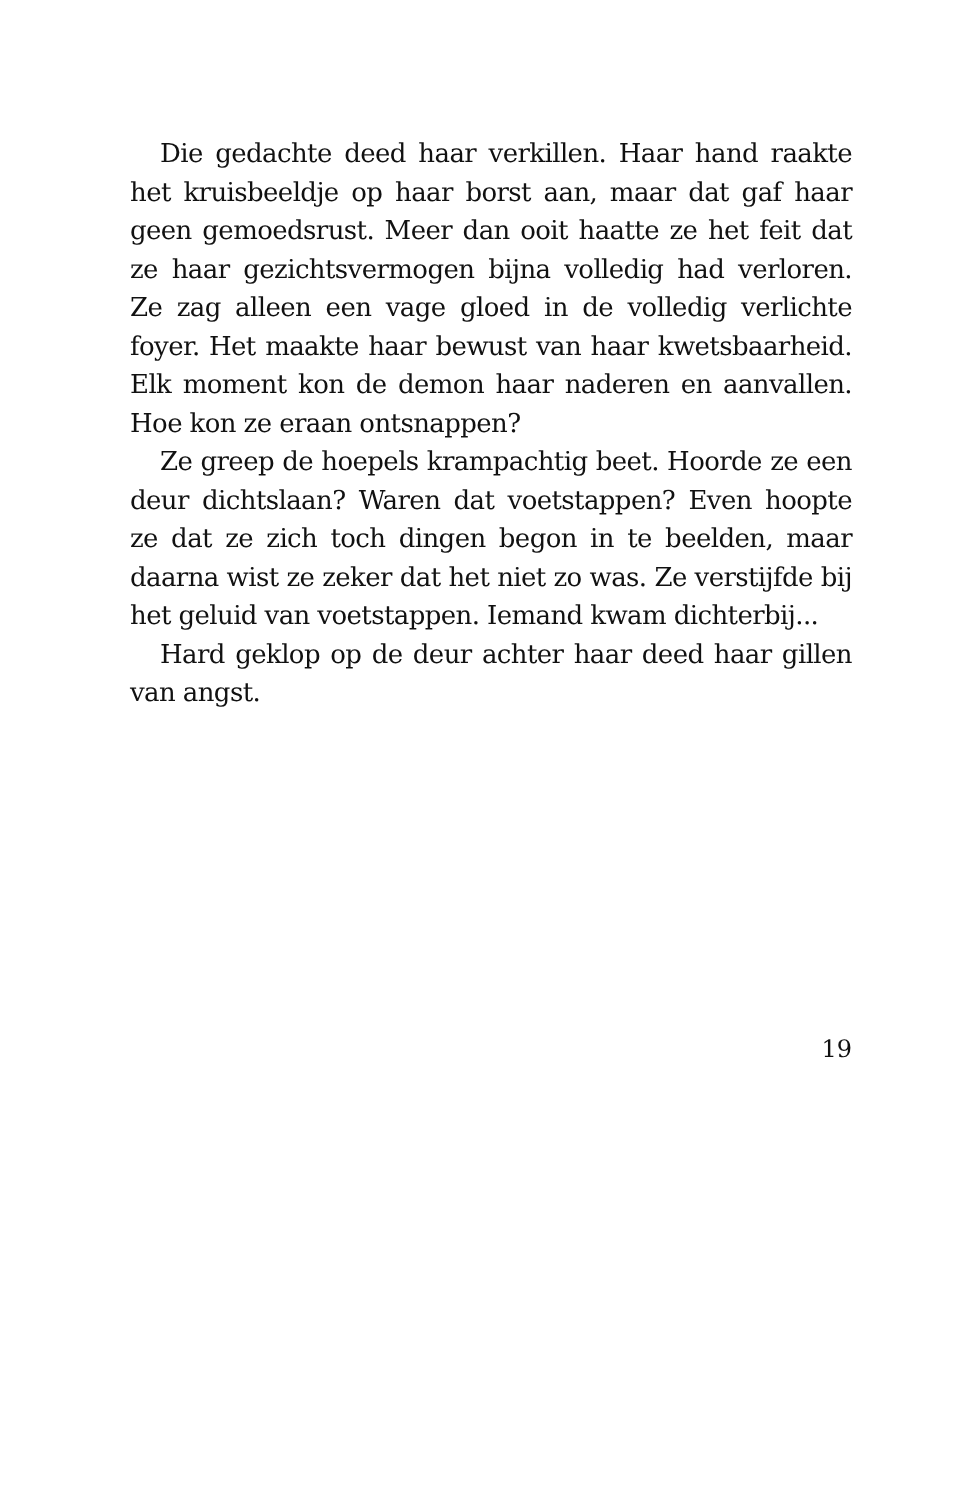Die gedachte deed haar verkillen. Haar hand raakte het kruisbeeldje op haar borst aan, maar dat gaf haar geen gemoedsrust. Meer dan ooit haatte ze het feit dat ze haar gezichtsvermogen bijna volledig had verloren. Ze zag alleen een vage gloed in de volledig verlichte foyer. Het maakte haar bewust van haar kwetsbaarheid. Elk moment kon de demon haar naderen en aanvallen. Hoe kon ze eraan ontsnappen?
Ze greep de hoepels krampachtig beet. Hoorde ze een deur dichtslaan? Waren dat voetstappen? Even hoopte ze dat ze zich toch dingen begon in te beelden, maar daarna wist ze zeker dat het niet zo was. Ze verstijfde bij het geluid van voetstappen. Iemand kwam dichterbij...
Hard geklop op de deur achter haar deed haar gillen van angst.
19